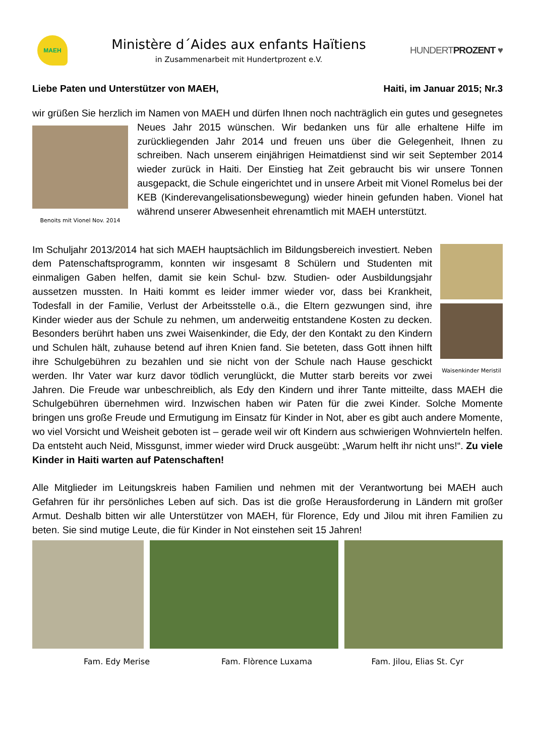MAEH
Ministère d´Aides aux enfants Haïtiens
in Zusammenarbeit mit Hundertprozent e.V.
HUNDERTPROZENT ♥
Liebe Paten und Unterstützer von MAEH, Haiti, im Januar 2015; Nr.3
wir grüßen Sie herzlich im Namen von MAEH und dürfen Ihnen noch nachträglich ein gutes und gesegnetes Neues Jahr 2015 wünschen. Wir bedanken uns für alle erhaltene Hilfe im Benoits mit Vionel Nov. 2014 zurückliegenden Jahr 2014 und freuen uns über die Gelegenheit, Ihnen zu schreiben. Nach unserem einjährigen Heimatdienst sind wir seit September 2014 wieder zurück in Haiti. Der Einstieg hat Zeit gebraucht bis wir unsere Tonnen ausgepackt, die Schule eingerichtet und in unsere Arbeit mit Vionel Romelus bei der KEB (Kinderevangelisationsbewegung) wieder hinein gefunden haben. Vionel hat während unserer Abwesenheit ehrenamtlich mit MAEH unterstützt.
Waisenkinder Meristil Im Schuljahr 2013/2014 hat sich MAEH hauptsächlich im Bildungsbereich investiert. Neben dem Patenschaftsprogramm, konnten wir insgesamt 8 Schülern und Studenten mit einmaligen Gaben helfen, damit sie kein Schul- bzw. Studien- oder Ausbildungsjahr aussetzen mussten. In Haiti kommt es leider immer wieder vor, dass bei Krankheit, Todesfall in der Familie, Verlust der Arbeitsstelle o.ä., die Eltern gezwungen sind, ihre Kinder wieder aus der Schule zu nehmen, um anderweitig entstandene Kosten zu decken. Besonders berührt haben uns zwei Waisenkinder, die Edy, der den Kontakt zu den Kindern und Schulen hält, zuhause betend auf ihren Knien fand. Sie beteten, dass Gott ihnen hilft ihre Schulgebühren zu bezahlen und sie nicht von der Schule nach Hause geschickt werden. Ihr Vater war kurz davor tödlich verunglückt, die Mutter starb bereits vor zwei Jahren. Die Freude war unbeschreiblich, als Edy den Kindern und ihrer Tante mitteilte, dass MAEH die Schulgebühren übernehmen wird. Inzwischen haben wir Paten für die zwei Kinder. Solche Momente bringen uns große Freude und Ermutigung im Einsatz für Kinder in Not, aber es gibt auch andere Momente, wo viel Vorsicht und Weisheit geboten ist – gerade weil wir oft Kindern aus schwierigen Wohnvierteln helfen. Da entsteht auch Neid, Missgunst, immer wieder wird Druck ausgeübt: „Warum helft ihr nicht uns!“. Zu viele Kinder in Haiti warten auf Patenschaften!
Alle Mitglieder im Leitungskreis haben Familien und nehmen mit der Verantwortung bei MAEH auch Gefahren für ihr persönliches Leben auf sich. Das ist die große Herausforderung in Ländern mit großer Armut. Deshalb bitten wir alle Unterstützer von MAEH, für Florence, Edy und Jilou mit ihren Familien zu beten. Sie sind mutige Leute, die für Kinder in Not einstehen seit 15 Jahren!
Fam. Edy Merise Fam. Flòrence Luxama Fam. Jilou, Elias St. Cyr